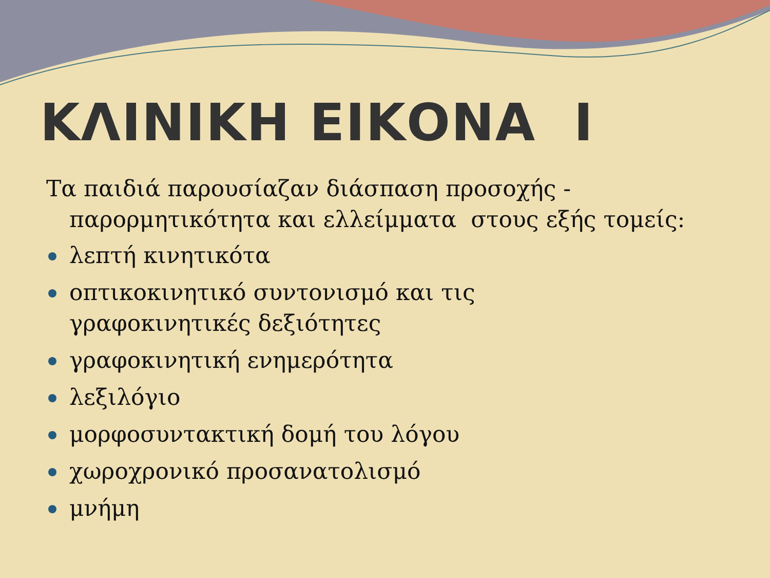ΚΛΙΝΙΚΗ ΕΙΚΟΝΑ Ι
Τα παιδιά παρουσίαζαν διάσπαση προσοχής - παρορμητικότητα και ελλείμματα στους εξής τομείς:
λεπτή κινητικότα
οπτικοκινητικό συντονισμό και τις γραφοκινητικές δεξιότητες
γραφοκινητική ενημερότητα
λεξιλόγιο
μορφοσυντακτική δομή του λόγου
χωροχρονικό προσανατολισμό
μνήμη